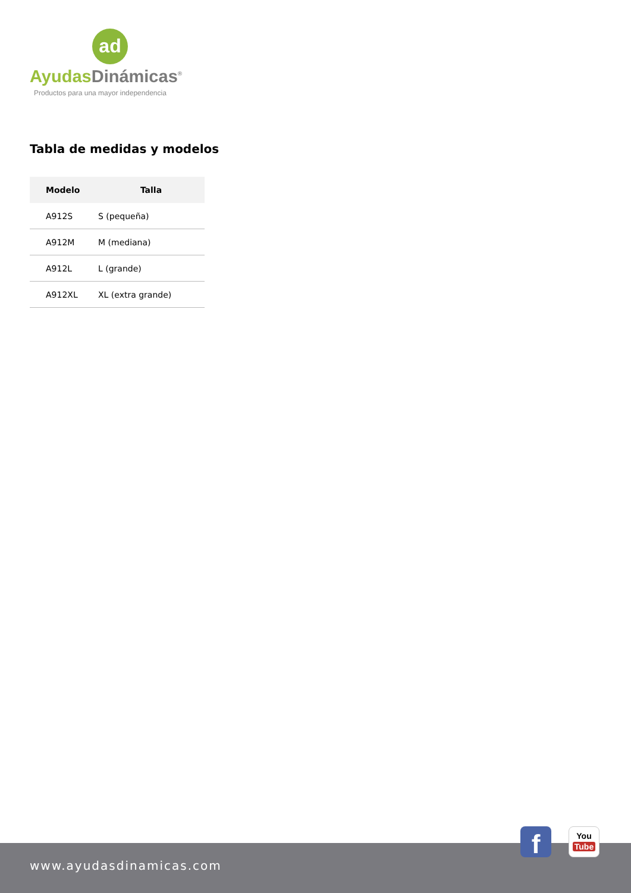ad
Ayudas Dinámicas<sup>®</sup>
Productos para una mayor independencia
Tabla de medidas y modelos
| Modelo | Talla |
| --- | --- |
| A912S | S (pequeña) |
| A912M | M (mediana) |
| A912L | L (grande) |
| A912XL | XL (extra grande) |
www.ayudasdinamicas.com
f
You
Tube